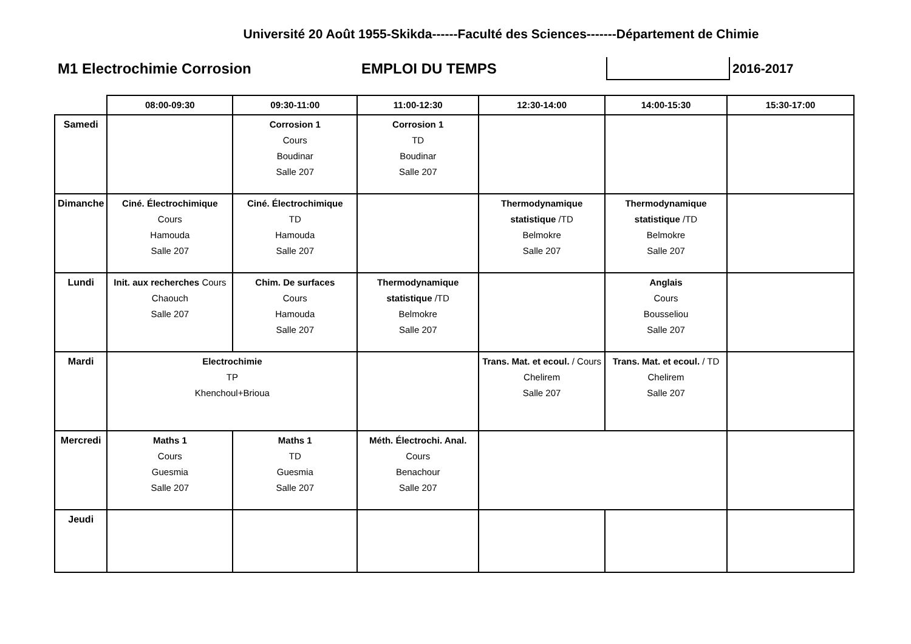Université 20 Août 1955-Skikda------Faculté des Sciences-------Département de Chimie
M1 Electrochimie Corrosion EMPLOI DU TEMPS 2016-2017
| | 08:00-09:30 | 09:30-11:00 | 11:00-12:30 | 12:30-14:00 | 14:00-15:30 | 15:30-17:00 |
| --- | --- | --- | --- | --- | --- | --- |
| Samedi | | Corrosion 1 Cours Boudinar Salle 207 | Corrosion 1 TD Boudinar Salle 207 | | | |
| Dimanche | Ciné. Électrochimique Cours Hamouda Salle 207 | Ciné. Électrochimique TD Hamouda Salle 207 | | Thermodynamique statistique /TD Belmokre Salle 207 | Thermodynamique statistique /TD Belmokre Salle 207 | |
| Lundi | Init. aux recherches Cours Chaouch Salle 207 | Chim. De surfaces Cours Hamouda Salle 207 | Thermodynamique statistique /TD Belmokre Salle 207 | | Anglais Cours Bousseliou Salle 207 | |
| Mardi | Electrochimie TP Khenchoul+Brioua | | | Trans. Mat. et ecoul. / Cours Chelirem Salle 207 | Trans. Mat. et ecoul. / TD Chelirem Salle 207 | |
| Mercredi | Maths 1 Cours Guesmia Salle 207 | Maths 1 TD Guesmia Salle 207 | Méth. Électrochi. Anal. Cours Benachour Salle 207 | | | |
| Jeudi | | | | | | |